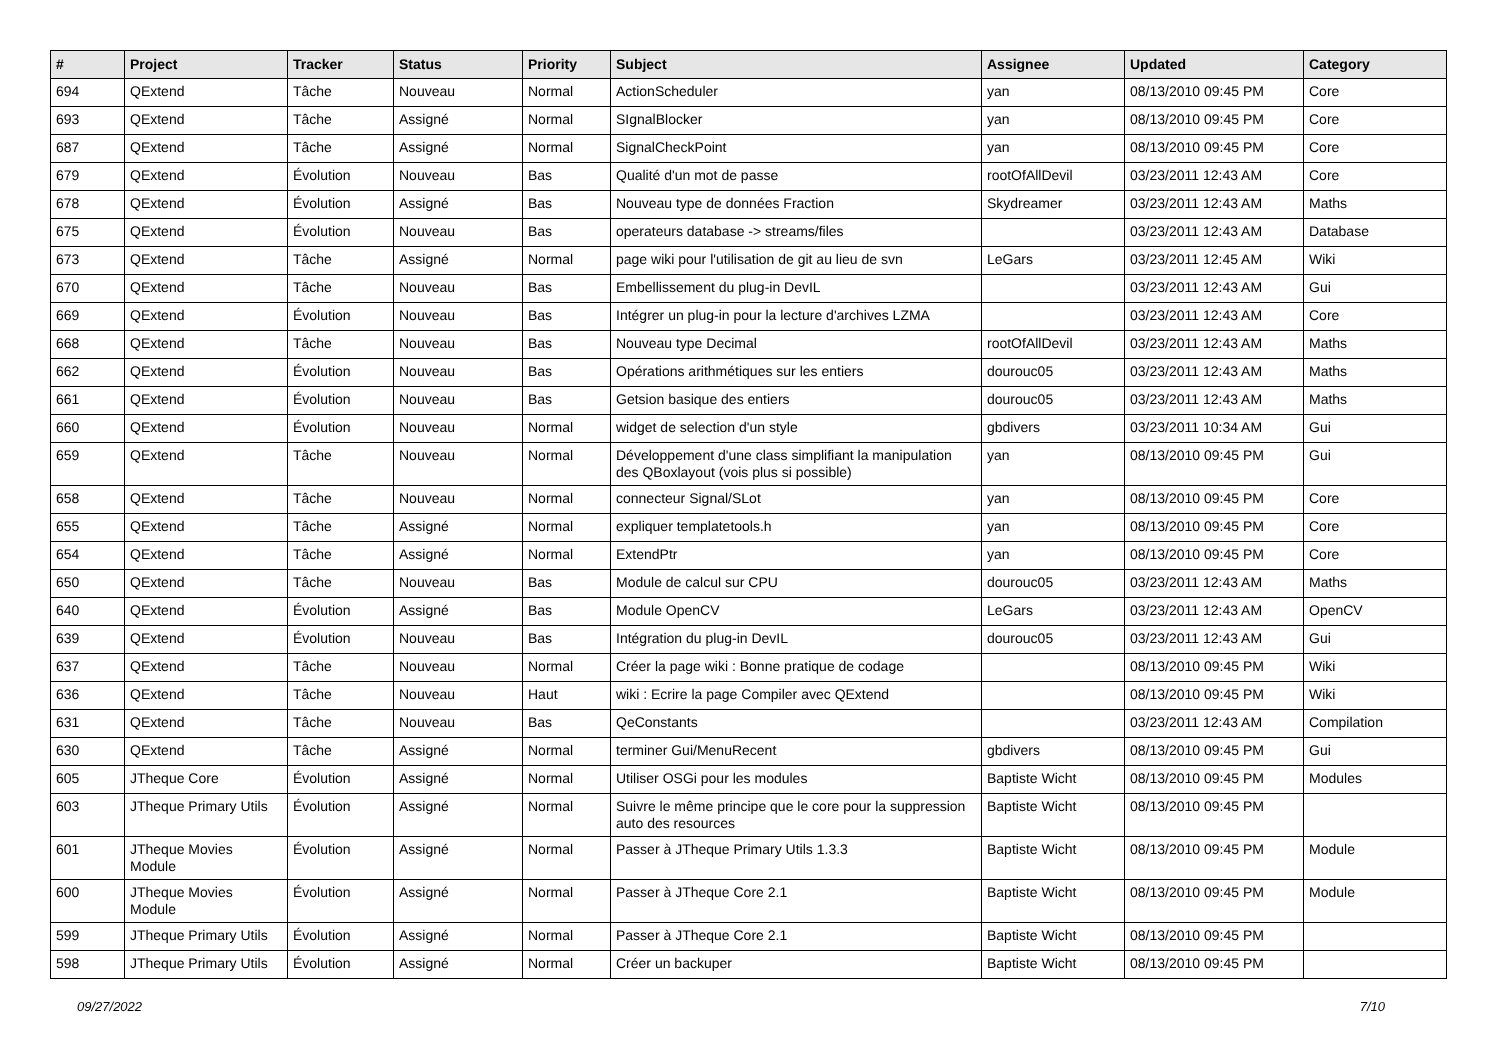| # | Project | Tracker | Status | Priority | Subject | Assignee | Updated | Category |
| --- | --- | --- | --- | --- | --- | --- | --- | --- |
| 694 | QExtend | Tâche | Nouveau | Normal | ActionScheduler | yan | 08/13/2010 09:45 PM | Core |
| 693 | QExtend | Tâche | Assigné | Normal | SIgnalBlocker | yan | 08/13/2010 09:45 PM | Core |
| 687 | QExtend | Tâche | Assigné | Normal | SignalCheckPoint | yan | 08/13/2010 09:45 PM | Core |
| 679 | QExtend | Évolution | Nouveau | Bas | Qualité d'un mot de passe | rootOfAllDevil | 03/23/2011 12:43 AM | Core |
| 678 | QExtend | Évolution | Assigné | Bas | Nouveau type de données Fraction | Skydreamer | 03/23/2011 12:43 AM | Maths |
| 675 | QExtend | Évolution | Nouveau | Bas | operateurs database -> streams/files | | 03/23/2011 12:43 AM | Database |
| 673 | QExtend | Tâche | Assigné | Normal | page wiki pour l'utilisation de git au lieu de svn | LeGars | 03/23/2011 12:45 AM | Wiki |
| 670 | QExtend | Tâche | Nouveau | Bas | Embellissement du plug-in DevIL | | 03/23/2011 12:43 AM | Gui |
| 669 | QExtend | Évolution | Nouveau | Bas | Intégrer un plug-in pour la lecture d'archives LZMA | | 03/23/2011 12:43 AM | Core |
| 668 | QExtend | Tâche | Nouveau | Bas | Nouveau type Decimal | rootOfAllDevil | 03/23/2011 12:43 AM | Maths |
| 662 | QExtend | Évolution | Nouveau | Bas | Opérations arithmétiques sur les entiers | dourouc05 | 03/23/2011 12:43 AM | Maths |
| 661 | QExtend | Évolution | Nouveau | Bas | Getsion basique des entiers | dourouc05 | 03/23/2011 12:43 AM | Maths |
| 660 | QExtend | Évolution | Nouveau | Normal | widget de selection d'un style | gbdivers | 03/23/2011 10:34 AM | Gui |
| 659 | QExtend | Tâche | Nouveau | Normal | Développement d'une class simplifiant la manipulation des QBoxlayout (vois plus si possible) | yan | 08/13/2010 09:45 PM | Gui |
| 658 | QExtend | Tâche | Nouveau | Normal | connecteur Signal/SLot | yan | 08/13/2010 09:45 PM | Core |
| 655 | QExtend | Tâche | Assigné | Normal | expliquer templatetools.h | yan | 08/13/2010 09:45 PM | Core |
| 654 | QExtend | Tâche | Assigné | Normal | ExtendPtr | yan | 08/13/2010 09:45 PM | Core |
| 650 | QExtend | Tâche | Nouveau | Bas | Module de calcul sur CPU | dourouc05 | 03/23/2011 12:43 AM | Maths |
| 640 | QExtend | Évolution | Assigné | Bas | Module OpenCV | LeGars | 03/23/2011 12:43 AM | OpenCV |
| 639 | QExtend | Évolution | Nouveau | Bas | Intégration du plug-in DevIL | dourouc05 | 03/23/2011 12:43 AM | Gui |
| 637 | QExtend | Tâche | Nouveau | Normal | Créer la page wiki : Bonne pratique de codage | | 08/13/2010 09:45 PM | Wiki |
| 636 | QExtend | Tâche | Nouveau | Haut | wiki : Ecrire la page Compiler avec QExtend | | 08/13/2010 09:45 PM | Wiki |
| 631 | QExtend | Tâche | Nouveau | Bas | QeConstants | | 03/23/2011 12:43 AM | Compilation |
| 630 | QExtend | Tâche | Assigné | Normal | terminer Gui/MenuRecent | gbdivers | 08/13/2010 09:45 PM | Gui |
| 605 | JTheque Core | Évolution | Assigné | Normal | Utiliser OSGi pour les modules | Baptiste Wicht | 08/13/2010 09:45 PM | Modules |
| 603 | JTheque Primary Utils | Évolution | Assigné | Normal | Suivre le même principe que le core pour la suppression auto des resources | Baptiste Wicht | 08/13/2010 09:45 PM | |
| 601 | JTheque Movies Module | Évolution | Assigné | Normal | Passer à JTheque Primary Utils 1.3.3 | Baptiste Wicht | 08/13/2010 09:45 PM | Module |
| 600 | JTheque Movies Module | Évolution | Assigné | Normal | Passer à JTheque Core 2.1 | Baptiste Wicht | 08/13/2010 09:45 PM | Module |
| 599 | JTheque Primary Utils | Évolution | Assigné | Normal | Passer à JTheque Core 2.1 | Baptiste Wicht | 08/13/2010 09:45 PM | |
| 598 | JTheque Primary Utils | Évolution | Assigné | Normal | Créer un backuper | Baptiste Wicht | 08/13/2010 09:45 PM | |
09/27/2022 7/10